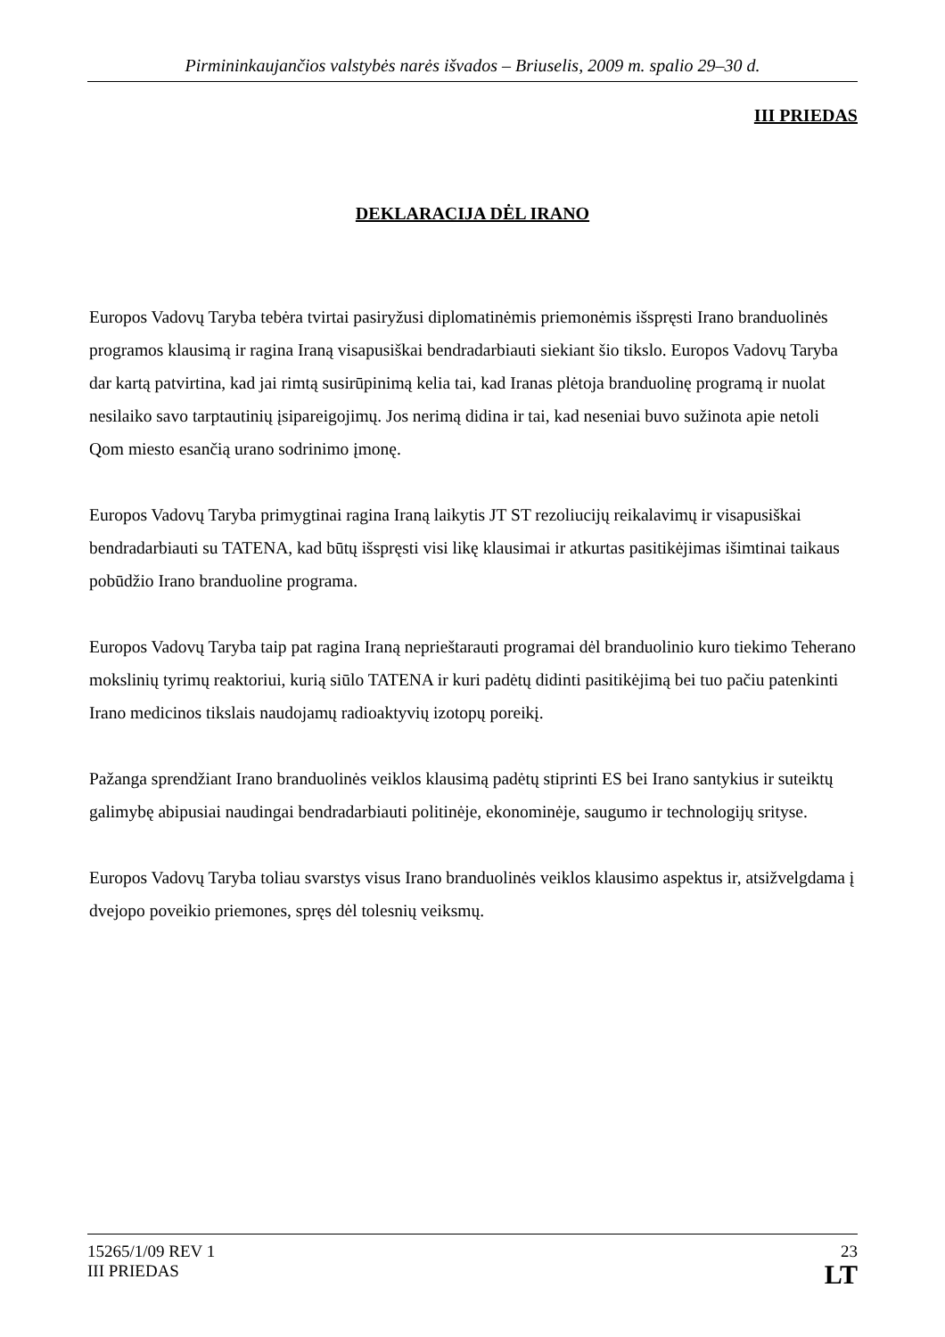Pirmininkaujančios valstybės narės išvados – Briuselis, 2009 m. spalio 29–30 d.
III PRIEDAS
DEKLARACIJA DĖL IRANO
Europos Vadovų Taryba tebėra tvirtai pasiryžusi diplomatinėmis priemonėmis išspręsti Irano branduolinės programos klausimą ir ragina Iraną visapusiškai bendradarbiauti siekiant šio tikslo. Europos Vadovų Taryba dar kartą patvirtina, kad jai rimtą susirūpinimą kelia tai, kad Iranas plėtoja branduolinę programą ir nuolat nesilaiko savo tarptautinių įsipareigojimų. Jos nerimą didina ir tai, kad neseniai buvo sužinota apie netoli Qom miesto esančią urano sodrinimo įmonę.
Europos Vadovų Taryba primygtinai ragina Iraną laikytis JT ST rezoliucijų reikalavimų ir visapusiškai bendradarbiauti su TATENA, kad būtų išspręsti visi likę klausimai ir atkurtas pasitikėjimas išimtinai taikaus pobūdžio Irano branduoline programa.
Europos Vadovų Taryba taip pat ragina Iraną neprieštarauti programai dėl branduolinio kuro tiekimo Teherano mokslinių tyrimų reaktoriui, kurią siūlo TATENA ir kuri padėtų didinti pasitikėjimą bei tuo pačiu patenkinti Irano medicinos tikslais naudojamų radioaktyvių izotopų poreikį.
Pažanga sprendžiant Irano branduolinės veiklos klausimą padėtų stiprinti ES bei Irano santykius ir suteiktų galimybę abipusiai naudingai bendradarbiauti politinėje, ekonominėje, saugumo ir technologijų srityse.
Europos Vadovų Taryba toliau svarstys visus Irano branduolinės veiklos klausimo aspektus ir, atsižvelgdama į dvejopo poveikio priemones, spręs dėl tolesnių veiksmų.
15265/1/09 REV 1
III PRIEDAS
23
LT